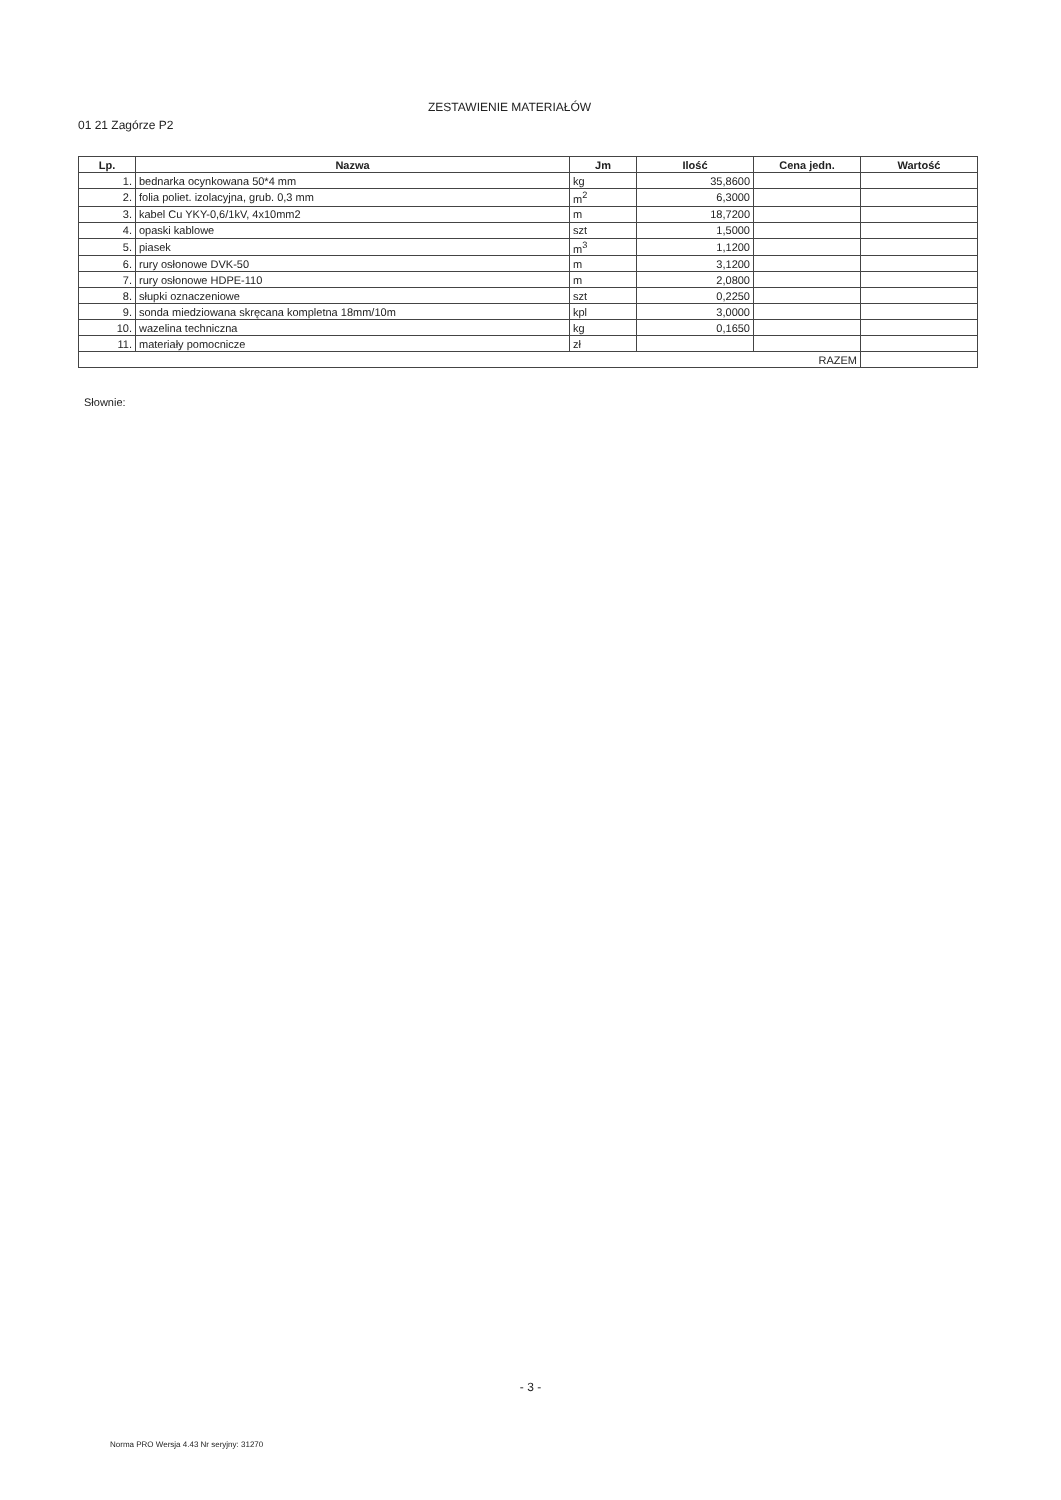01 21 Zagórze P2
ZESTAWIENIE MATERIAŁÓW
| Lp. | Nazwa | Jm | Ilość | Cena jedn. | Wartość |
| --- | --- | --- | --- | --- | --- |
| 1. | bednarka ocynkowana 50*4 mm | kg | 35,8600 | | |
| 2. | folia poliet. izolacyjna, grub. 0,3 mm | m<sup>2</sup> | 6,3000 | | |
| 3. | kabel Cu YKY-0,6/1kV, 4x10mm2 | m | 18,7200 | | |
| 4. | opaski kablowe | szt | 1,5000 | | |
| 5. | piasek | m<sup>3</sup> | 1,1200 | | |
| 6. | rury osłonowe DVK-50 | m | 3,1200 | | |
| 7. | rury osłonowe HDPE-110 | m | 2,0800 | | |
| 8. | słupki oznaczeniowe | szt | 0,2250 | | |
| 9. | sonda miedziowana skręcana kompletna 18mm/10m | kpl | 3,0000 | | |
| 10. | wazelina techniczna | kg | 0,1650 | | |
| 11. | materiały pomocnicze | zł | | | |
| RAZEM | | | | | |
Słownie:
- 3 -
Norma PRO Wersja 4.43 Nr seryjny: 31270